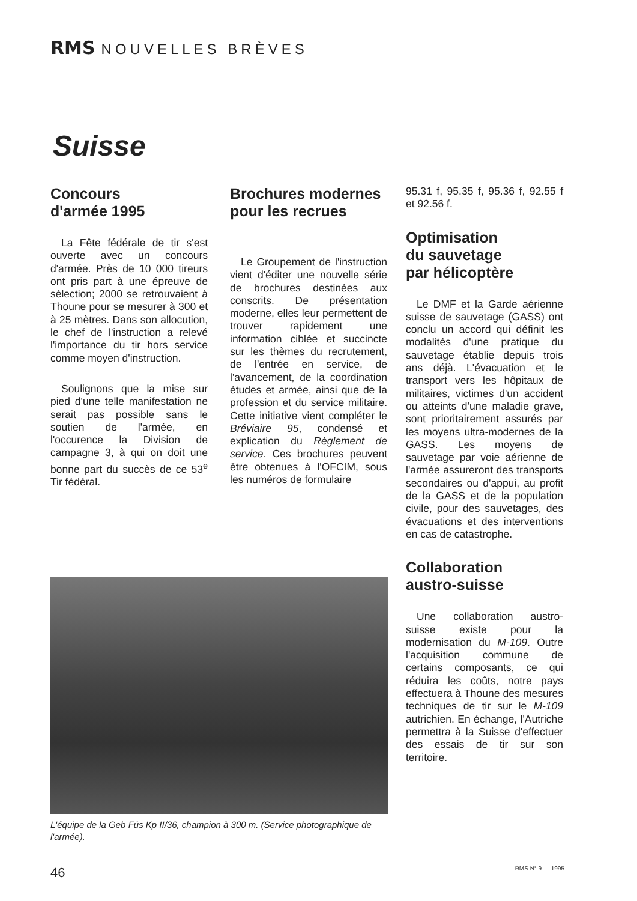RMS NOUVELLES BRÈVES
Suisse
Concours
d'armée 1995
La Fête fédérale de tir s'est ouverte avec un concours d'armée. Près de 10 000 tireurs ont pris part à une épreuve de sélection; 2000 se retrouvaient à Thoune pour se mesurer à 300 et à 25 mètres. Dans son allocution, le chef de l'instruction a relevé l'importance du tir hors service comme moyen d'instruction.
Soulignons que la mise sur pied d'une telle manifestation ne serait pas possible sans le soutien de l'armée, en l'occurence la Division de campagne 3, à qui on doit une bonne part du succès de ce 53<sup>e</sup> Tir fédéral.
Brochures modernes
pour les recrues
Le Groupement de l'instruction vient d'éditer une nouvelle série de brochures destinées aux conscrits. De présentation moderne, elles leur permettent de trouver rapidement une information ciblée et succincte sur les thèmes du recrutement, de l'entrée en service, de l'avancement, de la coordination études et armée, ainsi que de la profession et du service militaire. Cette initiative vient compléter le Bréviaire 95, condensé et explication du Règlement de service. Ces brochures peuvent être obtenues à l'OFCIM, sous les numéros de formulaire
95.31 f, 95.35 f, 95.36 f, 92.55 f et 92.56 f.
Optimisation
du sauvetage
par hélicoptère
Le DMF et la Garde aérienne suisse de sauvetage (GASS) ont conclu un accord qui définit les modalités d'une pratique du sauvetage établie depuis trois ans déjà. L'évacuation et le transport vers les hôpitaux de militaires, victimes d'un accident ou atteints d'une maladie grave, sont prioritairement assurés par les moyens ultra-modernes de la GASS. Les moyens de sauvetage par voie aérienne de l'armée assureront des transports secondaires ou d'appui, au profit de la GASS et de la population civile, pour des sauvetages, des évacuations et des interventions en cas de catastrophe.
Collaboration
austro-suisse
Une collaboration austro-suisse existe pour la modernisation du M-109. Outre l'acquisition commune de certains composants, ce qui réduira les coûts, notre pays effectuera à Thoune des mesures techniques de tir sur le M-109 autrichien. En échange, l'Autriche permettra à la Suisse d'effectuer des essais de tir sur son territoire.
L'équipe de la Geb Füs Kp II/36, champion à 300 m. (Service photographique de l'armée).
46 RMS N° 9 — 1995